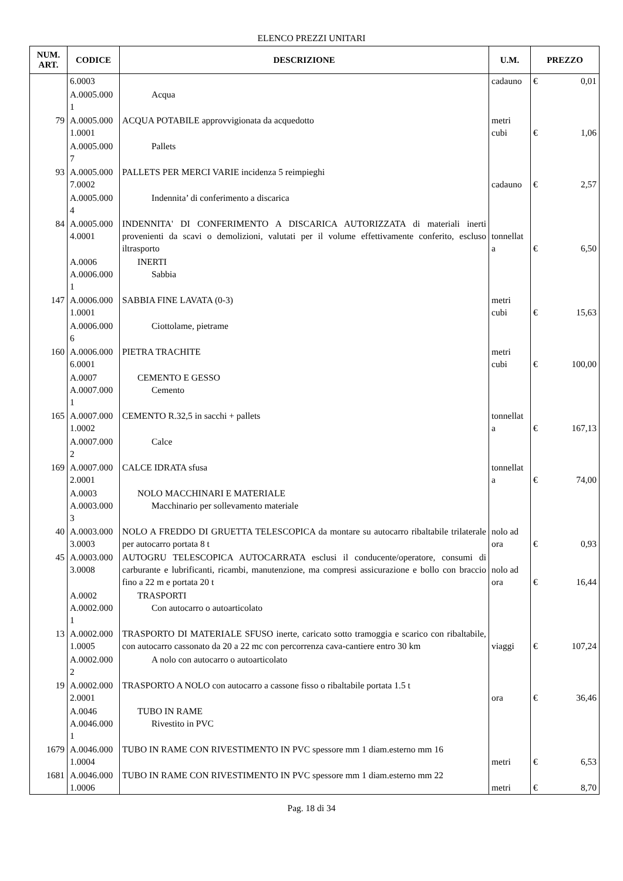ELENCO PREZZI UNITARI
| NUM. ART. | CODICE | DESCRIZIONE | U.M. | PREZZO | |
| --- | --- | --- | --- | --- | --- |
| | 6.0003 | | cadauno | € | 0,01 |
| | A.0005.000 1 | Acqua | | | |
| 79 | A.0005.000 1.0001 | ACQUA POTABILE approvvigionata da acquedotto | metri cubi | € | 1,06 |
| | A.0005.000 7 | Pallets | | | |
| 93 | A.0005.000 7.0002 | PALLETS PER MERCI VARIE incidenza 5 reimpieghi | cadauno | € | 2,57 |
| | A.0005.000 4 | Indennita’ di conferimento a discarica | | | |
| 84 | A.0005.000 4.0001 | INDENNITA' DI CONFERIMENTO A DISCARICA AUTORIZZATA di materiali inerti provenienti da scavi o demolizioni, valutati per il volume effettivamente conferito, escluso iltrasporto | tonnellat a | € | 6,50 |
| | A.0006 A.0006.000 1 | INERTI Sabbia | | | |
| 147 | A.0006.000 1.0001 | SABBIA FINE LAVATA (0-3) | metri cubi | € | 15,63 |
| | A.0006.000 6 | Ciottolame, pietrame | | | |
| 160 | A.0006.000 6.0001 | PIETRA TRACHITE | metri cubi | € | 100,00 |
| | A.0007 A.0007.000 1 | CEMENTO E GESSO Cemento | | | |
| 165 | A.0007.000 1.0002 | CEMENTO R.32,5 in sacchi + pallets | tonnellat a | € | 167,13 |
| | A.0007.000 2 | Calce | | | |
| 169 | A.0007.000 2.0001 | CALCE IDRATA sfusa | tonnellat a | € | 74,00 |
| | A.0003 A.0003.000 3 | NOLO MACCHINARI E MATERIALE Macchinario per sollevamento materiale | | | |
| 40 | A.0003.000 3.0003 | NOLO A FREDDO DI GRUETTA TELESCOPICA da montare su autocarro ribaltabile trilaterale per autocarro portata 8 t | nolo ad ora | € | 0,93 |
| 45 | A.0003.000 3.0008 | AUTOGRU TELESCOPICA AUTOCARRATA esclusi il conducente/operatore, consumi di carburante e lubrificanti, ricambi, manutenzione, ma compresi assicurazione e bollo con braccio fino a 22 m e portata 20 t | nolo ad ora | € | 16,44 |
| | A.0002 A.0002.000 1 | TRASPORTI Con autocarro o autoarticolato | | | |
| 13 | A.0002.000 1.0005 | TRASPORTO DI MATERIALE SFUSO inerte, caricato sotto tramoggia e scarico con ribaltabile, con autocarro cassonato da 20 a 22 mc con percorrenza cava-cantiere entro 30 km | viaggi | € | 107,24 |
| | A.0002.000 2 | A nolo con autocarro o autoarticolato | | | |
| 19 | A.0002.000 2.0001 | TRASPORTO A NOLO con autocarro a cassone fisso o ribaltabile portata 1.5 t | ora | € | 36,46 |
| | A.0046 A.0046.000 1 | TUBO IN RAME Rivestito in PVC | | | |
| 1679 | A.0046.000 1.0004 | TUBO IN RAME CON RIVESTIMENTO IN PVC spessore mm 1 diam.esterno mm 16 | metri | € | 6,53 |
| 1681 | A.0046.000 1.0006 | TUBO IN RAME CON RIVESTIMENTO IN PVC spessore mm 1 diam.esterno mm 22 | metri | € | 8,70 |
Pag. 18 di 34